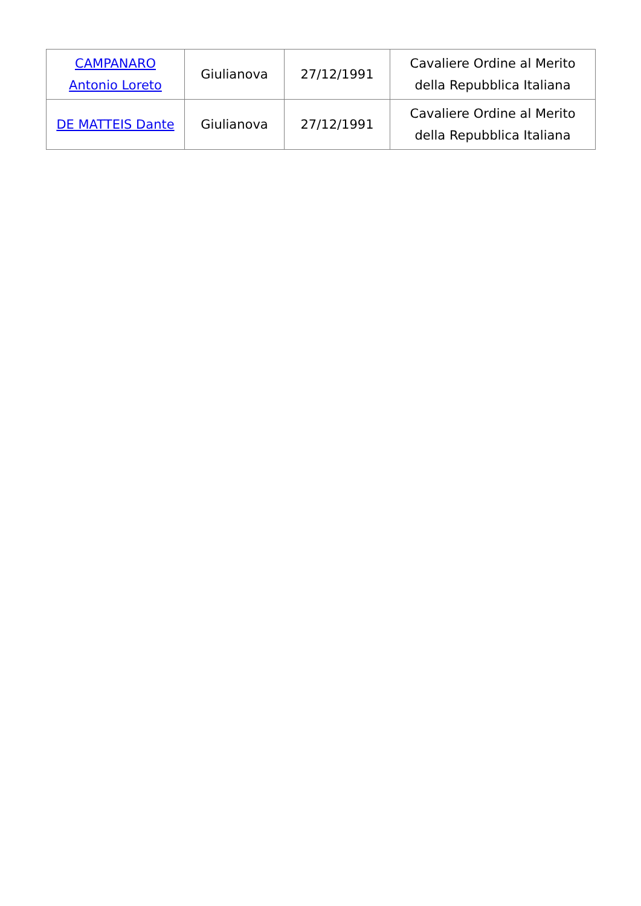| CAMPANARO Antonio Loreto | Giulianova | 27/12/1991 | Cavaliere Ordine al Merito della Repubblica Italiana |
| DE MATTEIS Dante | Giulianova | 27/12/1991 | Cavaliere Ordine al Merito della Repubblica Italiana |